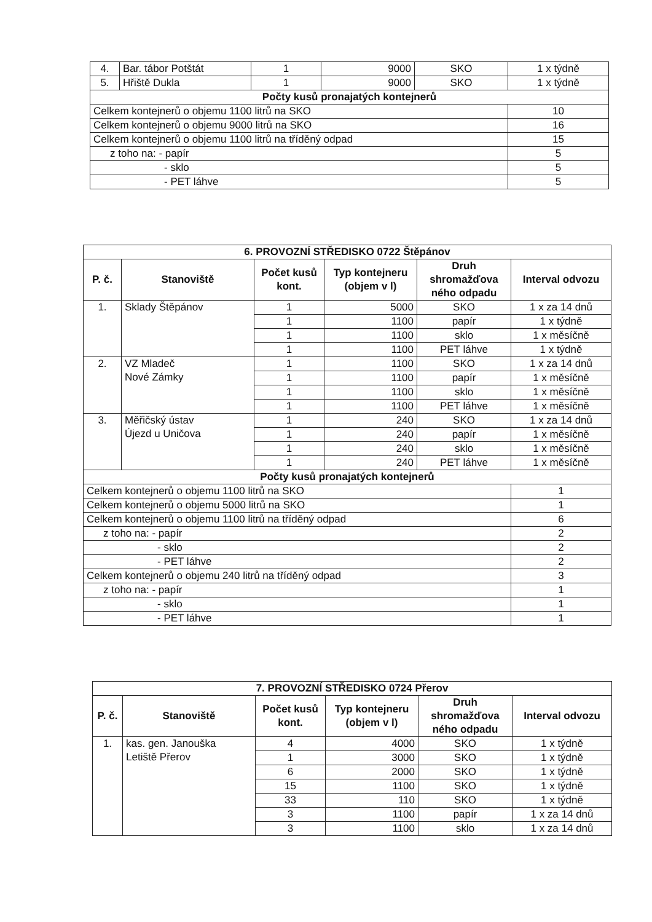| 4. | Bar. tábor Potštát | 1 | 9000 | SKO | 1 x týdně |
| 5. | Hřiště Dukla | 1 | 9000 | SKO | 1 x týdně |
| Počty kusů pronajatých kontejnerů | | | | | |
| Celkem kontejnerů o objemu 1100 litrů na SKO | | | | | 10 |
| Celkem kontejnerů o objemu 9000 litrů na SKO | | | | | 16 |
| Celkem kontejnerů o objemu 1100 litrů na tříděný odpad | | | | | 15 |
| z toho na: - papír | | | | | 5 |
| - sklo | | | | | 5 |
| - PET láhve | | | | | 5 |
| 6. PROVOZNÍ STŘEDISKO 0722 Štěpánov | | | | | |
| P. č. | Stanoviště | Počet kusů kont. | Typ kontejneru (objem v l) | Druh shromažďova ného odpadu | Interval odvozu |
| 1. | Sklady Štěpánov | 1 | 5000 | SKO | 1 x za 14 dnů |
| | | 1 | 1100 | papír | 1 x týdně |
| | | 1 | 1100 | sklo | 1 x měsíčně |
| | | 1 | 1100 | PET láhve | 1 x týdně |
| 2. | VZ Mladeč Nové Zámky | 1 | 1100 | SKO | 1 x za 14 dnů |
| | | 1 | 1100 | papír | 1 x měsíčně |
| | | 1 | 1100 | sklo | 1 x měsíčně |
| | | 1 | 1100 | PET láhve | 1 x měsíčně |
| 3. | Měřičský ústav Újezd u Uničova | 1 | 240 | SKO | 1 x za 14 dnů |
| | | 1 | 240 | papír | 1 x měsíčně |
| | | 1 | 240 | sklo | 1 x měsíčně |
| | | 1 | 240 | PET láhve | 1 x měsíčně |
| Počty kusů pronajatých kontejnerů | | | | | |
| Celkem kontejnerů o objemu 1100 litrů na SKO | | | | | 1 |
| Celkem kontejnerů o objemu 5000 litrů na SKO | | | | | 1 |
| Celkem kontejnerů o objemu 1100 litrů na tříděný odpad | | | | | 6 |
| z toho na: - papír | | | | | 2 |
| - sklo | | | | | 2 |
| - PET láhve | | | | | 2 |
| Celkem kontejnerů o objemu 240 litrů na tříděný odpad | | | | | 3 |
| z toho na: - papír | | | | | 1 |
| - sklo | | | | | 1 |
| - PET láhve | | | | | 1 |
| 7. PROVOZNÍ STŘEDISKO 0724 Přerov | | | | | |
| P. č. | Stanoviště | Počet kusů kont. | Typ kontejneru (objem v l) | Druh shromažďova ného odpadu | Interval odvozu |
| 1. | kas. gen. Janouška Letiště Přerov | 4 | 4000 | SKO | 1 x týdně |
| | | 1 | 3000 | SKO | 1 x týdně |
| | | 6 | 2000 | SKO | 1 x týdně |
| | | 15 | 1100 | SKO | 1 x týdně |
| | | 33 | 110 | SKO | 1 x týdně |
| | | 3 | 1100 | papír | 1 x za 14 dnů |
| | | 3 | 1100 | sklo | 1 x za 14 dnů |